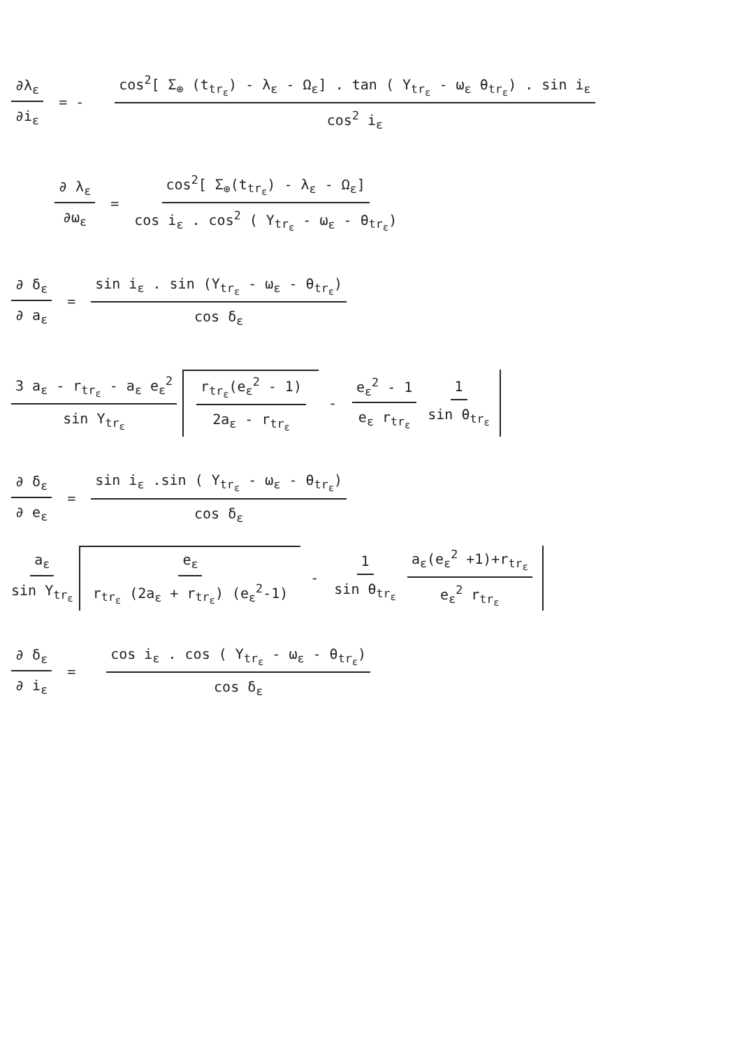∂λ<sub>ε</sub> ∂i<sub>ε</sub> = - cos<sup>2</sup>[ Σ<sub>⊕</sub> (t<sub>tr<sub>ε</sub></sub>) - λ<sub>ε</sub> - Ω<sub>ε</sub>] . tan ( Υ<sub>tr<sub>ε</sub></sub> - ω<sub>ε</sub> θ<sub>tr<sub>ε</sub></sub>) . sin i<sub>ε</sub> cos<sup>2</sup> i<sub>ε</sub>
∂ λ<sub>ε</sub> ∂ω<sub>ε</sub> = cos<sup>2</sup>[ Σ<sub>⊕</sub>(t<sub>tr<sub>ε</sub></sub>) - λ<sub>ε</sub> - Ω<sub>ε</sub>] cos i<sub>ε</sub> . cos<sup>2</sup> ( Υ<sub>tr<sub>ε</sub></sub> - ω<sub>ε</sub> - θ<sub>tr<sub>ε</sub></sub>)
∂ δ<sub>ε</sub> ∂ a<sub>ε</sub> = sin i<sub>ε</sub> . sin (Υ<sub>tr<sub>ε</sub></sub> - ω<sub>ε</sub> - θ<sub>tr<sub>ε</sub></sub>) cos δ<sub>ε</sub>
3 a<sub>ε</sub> - r<sub>tr<sub>ε</sub></sub> - a<sub>ε</sub> e<sub>ε</sub><sup>2</sup> sin Υ<sub>tr<sub>ε</sub></sub> r<sub>tr<sub>ε</sub></sub>(e<sub>ε</sub><sup>2</sup> - 1) 2a<sub>ε</sub> - r<sub>tr<sub>ε</sub></sub> - e<sub>ε</sub><sup>2</sup> - 1 e<sub>ε</sub> r<sub>tr<sub>ε</sub></sub> 1 sin θ<sub>tr<sub>ε</sub></sub>
∂ δ<sub>ε</sub> ∂ e<sub>ε</sub> = sin i<sub>ε</sub> .sin ( Υ<sub>tr<sub>ε</sub></sub> - ω<sub>ε</sub> - θ<sub>tr<sub>ε</sub></sub>) cos δ<sub>ε</sub>
a<sub>ε</sub> sin Υ<sub>tr<sub>ε</sub></sub> e<sub>ε</sub> r<sub>tr<sub>ε</sub></sub> (2a<sub>ε</sub> + r<sub>tr<sub>ε</sub></sub>) (e<sub>ε</sub><sup>2</sup>-1) - 1 sin θ<sub>tr<sub>ε</sub></sub> a<sub>ε</sub>(e<sub>ε</sub><sup>2</sup> +1)+r<sub>tr<sub>ε</sub></sub> e<sub>ε</sub><sup>2</sup> r<sub>tr<sub>ε</sub></sub>
∂ δ<sub>ε</sub> ∂ i<sub>ε</sub> = cos i<sub>ε</sub> . cos ( Υ<sub>tr<sub>ε</sub></sub> - ω<sub>ε</sub> - θ<sub>tr<sub>ε</sub></sub>) cos δ<sub>ε</sub>